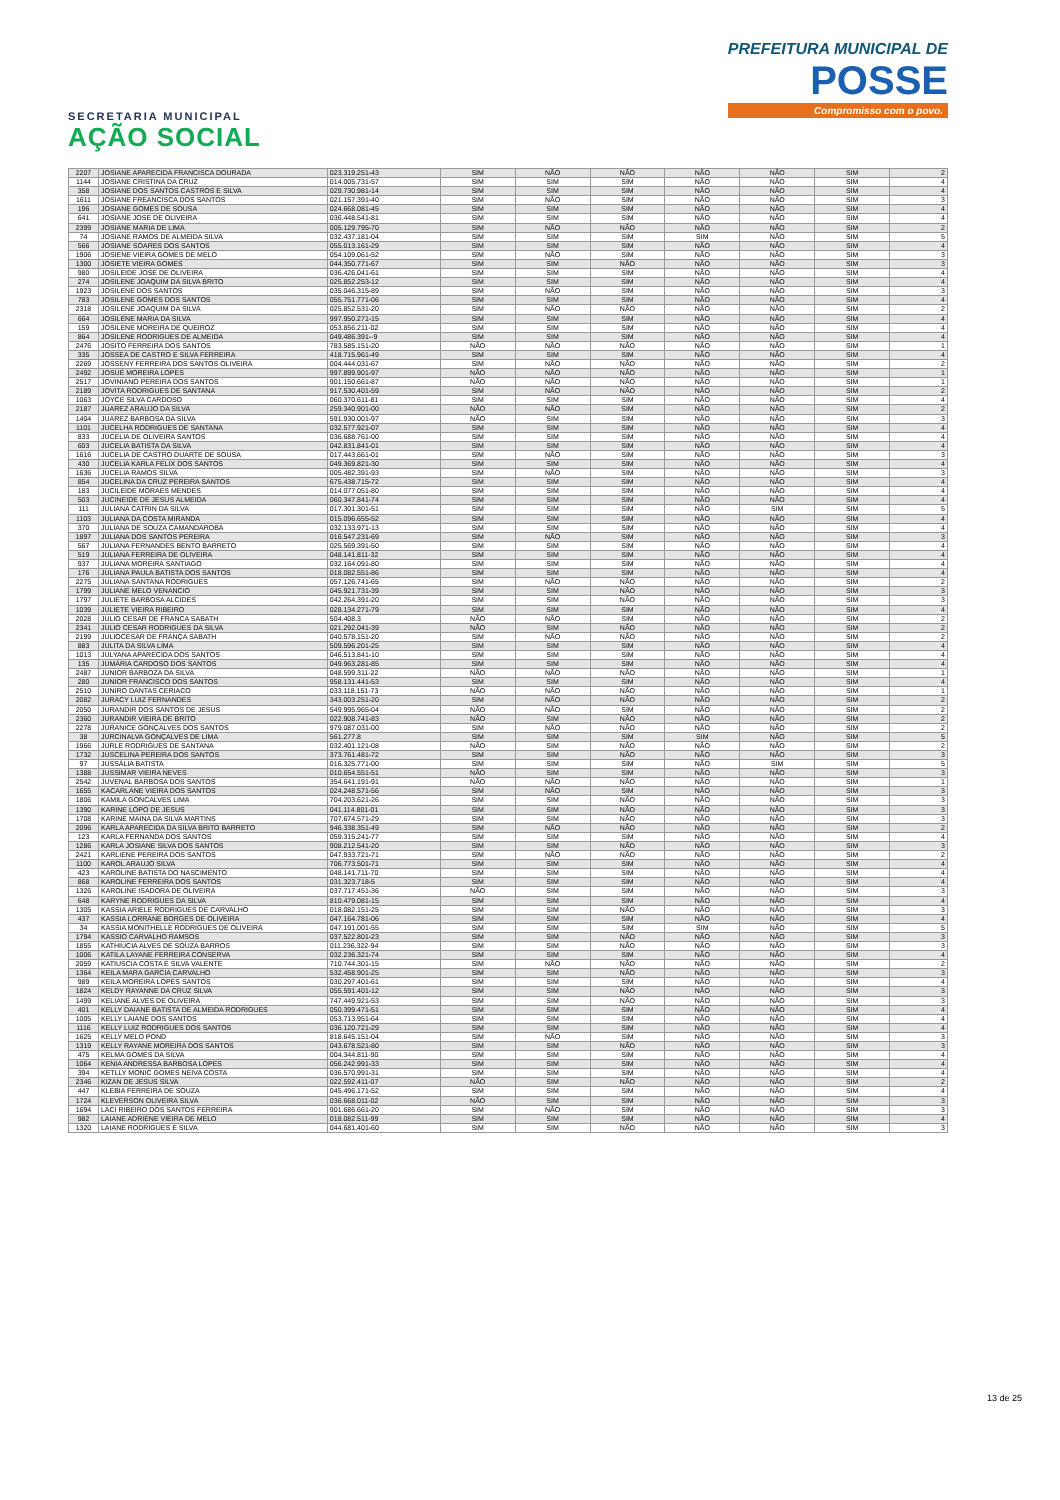SECRETARIA MUNICIPAL
AÇÃO SOCIAL
PREFEITURA MUNICIPAL DE
POSSE
Compromisso com o povo.
| 2207 | JOSIANE APARECIDA FRANCISCA DOURADA | 023.319.251-43 | SIM | NÃO | NÃO | NÃO | NÃO | SIM | 2 |
| 1144 | JOSIANE CRISTINA DA CRUZ | 014.005.731-57 | SIM | SIM | SIM | NÃO | NÃO | SIM | 4 |
| 358 | JOSIANE DOS SANTOS CASTROS E SILVA | 029.730.981-14 | SIM | SIM | SIM | NÃO | NÃO | SIM | 4 |
| 1611 | JOSIANE FREANCISCA DOS SANTOS | 021.157.391-40 | SIM | NÃO | SIM | NÃO | NÃO | SIM | 3 |
| 196 | JOSIANE GOMES DE SOUSA | 024.668.081-45 | SIM | SIM | SIM | NÃO | NÃO | SIM | 4 |
| 641 | JOSIANE JOSE DE OLIVEIRA | 036.448.541-81 | SIM | SIM | SIM | NÃO | NÃO | SIM | 4 |
| 2399 | JOSIANE MARIA DE LIMA | 005.129.795-70 | SIM | NÃO | NÃO | NÃO | NÃO | SIM | 2 |
| 74 | JOSIANE RAMOS DE ALMEIDA SILVA | 032.437.181-04 | SIM | SIM | SIM | SIM | NÃO | SIM | 5 |
| 566 | JOSIANE SOARES DOS SANTOS | 055.013.161-29 | SIM | SIM | SIM | NÃO | NÃO | SIM | 4 |
| 1906 | JOSIENE VIEIRA GOMES DE MELO | 054.109.061-52 | SIM | NÃO | SIM | NÃO | NÃO | SIM | 3 |
| 1300 | JOSIETE VIEIRA GOMES | 044.350.771-67 | SIM | SIM | NÃO | NÃO | NÃO | SIM | 3 |
| 980 | JOSILEIDE JOSE DE OLIVEIRA | 036.426.041-61 | SIM | SIM | SIM | NÃO | NÃO | SIM | 4 |
| 274 | JOSILENE JOAQUIM DA SILVA BRITO | 025.852.253-12 | SIM | SIM | SIM | NÃO | NÃO | SIM | 4 |
| 1923 | JOSILENE DOS SANTOS | 035.046.315-89 | SIM | NÃO | SIM | NÃO | NÃO | SIM | 3 |
| 783 | JOSILENE GOMES DOS SANTOS | 055.751.771-06 | SIM | SIM | SIM | NÃO | NÃO | SIM | 4 |
| 2318 | JOSILENE JOAQUIM DA SILVA | 025.852.531-20 | SIM | NÃO | NÃO | NÃO | NÃO | SIM | 2 |
| 664 | JOSILENE MARIA DA SILVA | 997.950.271-15 | SIM | SIM | SIM | NÃO | NÃO | SIM | 4 |
| 159 | JOSILENE MOREIRA DE QUEIROZ | 053.856.211-02 | SIM | SIM | SIM | NÃO | NÃO | SIM | 4 |
| 864 | JOSILENE RODRIGUES DE ALMEIDA | 049.486.391--9 | SIM | SIM | SIM | NÃO | NÃO | SIM | 4 |
| 2476 | JOSITO FERREIRA DOS SANTOS | 783.585.151-20 | NÃO | NÃO | NÃO | NÃO | NÃO | SIM | 1 |
| 335 | JOSSEA DE CASTRO E SILVA FERREIRA | 418.715.961-49 | SIM | SIM | SIM | NÃO | NÃO | SIM | 4 |
| 2269 | JOSSENY FERREIRA DOS SANTOS OLIVEIRA | 004.444.031-67 | SIM | NÃO | NÃO | NÃO | NÃO | SIM | 2 |
| 2492 | JOSUÉ MOREIRA LOPES | 997.899.901-97 | NÃO | NÃO | NÃO | NÃO | NÃO | SIM | 1 |
| 2517 | JOVINIANO PEREIRA DOS SANTOS | 901.150.661-87 | NÃO | NÃO | NÃO | NÃO | NÃO | SIM | 1 |
| 2189 | JOVITA RODRIGUES DE SANTANA | 917.530.401-59 | SIM | NÃO | NÃO | NÃO | NÃO | SIM | 2 |
| 1063 | JOYCE SILVA CARDOSO | 060.370.611-81 | SIM | SIM | SIM | NÃO | NÃO | SIM | 4 |
| 2187 | JUAREZ ARAUJO DA SILVA | 259.340.901-00 | NÃO | NÃO | SIM | NÃO | NÃO | SIM | 2 |
| 1404 | JUAREZ BARBOSA DA SILVA | 591.930.001-97 | NÃO | SIM | SIM | NÃO | NÃO | SIM | 3 |
| 1101 | JUCELHA RODRIGUES DE SANTANA | 032.577.921-07 | SIM | SIM | SIM | NÃO | NÃO | SIM | 4 |
| 833 | JUCELIA DE OLIVEIRA SANTOS | 036.688.761-00 | SIM | SIM | SIM | NÃO | NÃO | SIM | 4 |
| 603 | JUCELIA BATISTA DA SILVA | 042.831.841-01 | SIM | SIM | SIM | NÃO | NÃO | SIM | 4 |
| 1616 | JUCELIA DE CASTRO DUARTE DE SOUSA | 017.443.661-01 | SIM | NÃO | SIM | NÃO | NÃO | SIM | 3 |
| 430 | JUCELIA KARLA FELIX DOS SANTOS | 049.369.821-30 | SIM | SIM | SIM | NÃO | NÃO | SIM | 4 |
| 1636 | JUCELIA RAMOS SILVA | 005.482.391-93 | SIM | NÃO | SIM | NÃO | NÃO | SIM | 3 |
| 854 | JUCELINA DA CRUZ PEREIRA SANTOS | 675.438.715-72 | SIM | SIM | SIM | NÃO | NÃO | SIM | 4 |
| 183 | JUCILEIDE MORAES MENDES | 014.077.051-80 | SIM | SIM | SIM | NÃO | NÃO | SIM | 4 |
| 503 | JUCINEIDE DE JESUS ALMEIDA | 060.347.841-74 | SIM | SIM | SIM | NÃO | NÃO | SIM | 4 |
| 111 | JULIANA CATRIN DA SILVA | 017.301.301-51 | SIM | SIM | SIM | NÃO | SIM | SIM | 5 |
| 1103 | JULIANA DA COSTA MIRANDA | 015.096.655-52 | SIM | SIM | SIM | NÃO | NÃO | SIM | 4 |
| 370 | JULIANA DE SOUZA CAMANDAROBA | 032.133.971-13 | SIM | SIM | SIM | NÃO | NÃO | SIM | 4 |
| 1897 | JULIANA DOS SANTOS PEREIRA | 016.547.231-69 | SIM | NÃO | SIM | NÃO | NÃO | SIM | 3 |
| 567 | JULIANA FERNANDES BENTO BARRETO | 025.569.391-50 | SIM | SIM | SIM | NÃO | NÃO | SIM | 4 |
| 519 | JULIANA FERREIRA DE OLIVEIRA | 048.141.811-32 | SIM | SIM | SIM | NÃO | NÃO | SIM | 4 |
| 937 | JULIANA MOREIRA SANTIAGO | 032.164.091-80 | SIM | SIM | SIM | NÃO | NÃO | SIM | 4 |
| 176 | JULIANA PAULA BATISTA DOS SANTOS | 018.082.551-86 | SIM | SIM | SIM | NÃO | NÃO | SIM | 4 |
| 2275 | JULIANA SANTANA RODRIGUES | 057.126.741-65 | SIM | NÃO | NÃO | NÃO | NÃO | SIM | 2 |
| 1799 | JULIANE MELO VENANCIO | 045.921.731-39 | SIM | SIM | NÃO | NÃO | NÃO | SIM | 3 |
| 1797 | JULIETE BARBOSA ALCIDES | 042.264.391-20 | SIM | SIM | NÃO | NÃO | NÃO | SIM | 3 |
| 1039 | JULIETE VIEIRA RIBEIRO | 028.134.271-79 | SIM | SIM | SIM | NÃO | NÃO | SIM | 4 |
| 2028 | JULIO CESAR DE FRANCA SABATH | 504.408.3 | NÃO | NÃO | SIM | NÃO | NÃO | SIM | 2 |
| 2341 | JULIO CESAR RODRIGUES DA SILVA | 021.292.041-39 | NÃO | SIM | NÃO | NÃO | NÃO | SIM | 2 |
| 2199 | JULIOCESAR DE FRANÇA SABATH | 040.578.151-20 | SIM | NÃO | NÃO | NÃO | NÃO | SIM | 2 |
| 883 | JULITA DA SILVA LIMA | 509.596.201-25 | SIM | SIM | SIM | NÃO | NÃO | SIM | 4 |
| 1013 | JULYANA APARECIDA DOS SANTOS | 046.513.841-10 | SIM | SIM | SIM | NÃO | NÃO | SIM | 4 |
| 135 | JUMÁRIA CARDOSO DOS SANTOS | 049.963.281-85 | SIM | SIM | SIM | NÃO | NÃO | SIM | 4 |
| 2487 | JUNIOR BARBOZA DA SILVA | 048.599.311-22 | NÃO | NÃO | NÃO | NÃO | NÃO | SIM | 1 |
| 280 | JUNIOR FRANCISCO DOS SANTOS | 958.131.441-53 | SIM | SIM | SIM | NÃO | NÃO | SIM | 4 |
| 2510 | JUNIRO DANTAS CERIACO | 033.118.151-73 | NÃO | NÃO | NÃO | NÃO | NÃO | SIM | 1 |
| 2082 | JURACY LUIZ FERNANDES | 343.003.251-20 | SIM | NÃO | NÃO | NÃO | NÃO | SIM | 2 |
| 2050 | JURANDIR DOS SANTOS DE JESUS | 549.995.965-04 | NÃO | NÃO | SIM | NÃO | NÃO | SIM | 2 |
| 2360 | JURANDIR VIEIRA DE BRITO | 022.908.741-83 | NÃO | SIM | NÃO | NÃO | NÃO | SIM | 2 |
| 2278 | JURANICE GONÇALVES DOS SANTOS | 979.087.031-00 | SIM | NÃO | NÃO | NÃO | NÃO | SIM | 2 |
| 38 | JURCINALVA GONÇALVES DE LIMA | 561.277.8 | SIM | SIM | SIM | SIM | NÃO | SIM | 5 |
| 1966 | JURLE RODRIGUES DE SANTANA | 032.401.121-08 | NÃO | SIM | NÃO | NÃO | NÃO | SIM | 2 |
| 1732 | JUSCELINA PEREIRA DOS SANTOS | 373.761.481-72 | SIM | SIM | NÃO | NÃO | NÃO | SIM | 3 |
| 97 | JUSSÁLIA BATISTA | 016.325.771-00 | SIM | SIM | SIM | NÃO | SIM | SIM | 5 |
| 1388 | JUSSIMAR VIEIRA NEVES | 010.654.551-51 | NÃO | SIM | SIM | NÃO | NÃO | SIM | 3 |
| 2542 | JUVENAL BARBOSA DOS SANTOS | 354.641.191-91 | NÃO | NÃO | NÃO | NÃO | NÃO | SIM | 1 |
| 1655 | KACARLANE VIEIRA DOS SANTOS | 024.248.571-56 | SIM | NÃO | SIM | NÃO | NÃO | SIM | 3 |
| 1806 | KAMILA GONCALVES LIMA | 704.203.621-26 | SIM | SIM | NÃO | NÃO | NÃO | SIM | 3 |
| 1390 | KARINE LOPO DE JESUS | 041.114.801-01 | SIM | SIM | NÃO | NÃO | NÃO | SIM | 3 |
| 1708 | KARINE MAINA DA SILVA MARTINS | 707.674.571-29 | SIM | SIM | NÃO | NÃO | NÃO | SIM | 3 |
| 2096 | KARLA APARECIDA DA SILVA BRITO BARRETO | 946.338.351-49 | SIM | NÃO | NÃO | NÃO | NÃO | SIM | 2 |
| 123 | KARLA FERNANDA DOS SANTOS | 059.315.241-77 | SIM | SIM | SIM | NÃO | NÃO | SIM | 4 |
| 1286 | KARLA JOSIANE SILVA DOS SANTOS | 908.212.541-20 | SIM | SIM | NÃO | NÃO | NÃO | SIM | 3 |
| 2421 | KARLIENE PEREIRA DOS SANTOS | 047.933.721-71 | SIM | NÃO | NÃO | NÃO | NÃO | SIM | 2 |
| 1100 | KAROL ARAUJO SILVA | 706.773.501-71 | SIM | SIM | SIM | NÃO | NÃO | SIM | 4 |
| 423 | KAROLINE BATISTA DO NASCIMENTO | 048.141.711-70 | SIM | SIM | SIM | NÃO | NÃO | SIM | 4 |
| 868 | KAROLINE FERREIRA DOS SANTOS | 031.323.718-5 | SIM | SIM | SIM | NÃO | NÃO | SIM | 4 |
| 1326 | KAROLINE ISADORA DE OLIVEIRA | 037.717.451-36 | NÃO | SIM | SIM | NÃO | NÃO | SIM | 3 |
| 648 | KARYNE RODRIGUES DA SILVA | 810.479.081-15 | SIM | SIM | SIM | NÃO | NÃO | SIM | 4 |
| 1305 | KASSIA ARIELE RODRIGUES DE CARVALHO | 018.082.151-25 | SIM | SIM | NÃO | NÃO | NÃO | SIM | 3 |
| 437 | KASSIA LORRANE BORGES DE OLIVEIRA | 047.164.781-06 | SIM | SIM | SIM | NÃO | NÃO | SIM | 4 |
| 34 | KASSIA MONITHELLE RODRIGUES DE OLIVEIRA | 047.191.001-55 | SIM | SIM | SIM | SIM | NÃO | SIM | 5 |
| 1794 | KASSIO CARVALHO RAMSOS | 037.522.801-23 | SIM | SIM | NÃO | NÃO | NÃO | SIM | 3 |
| 1855 | KATHIUCIA ALVES DE SOUZA BARROS | 011.236.322-94 | SIM | SIM | NÃO | NÃO | NÃO | SIM | 3 |
| 1006 | KATILA LAYANE FERREIRA CONSERVA | 032.236.321-74 | SIM | SIM | SIM | NÃO | NÃO | SIM | 4 |
| 2059 | KATIUSCIA COSTA E SILVA VALENTE | 710.744.301-15 | SIM | NÃO | NÃO | NÃO | NÃO | SIM | 2 |
| 1364 | KEILA MARA GARCIA CARVALHO | 532.458.901-25 | SIM | SIM | NÃO | NÃO | NÃO | SIM | 3 |
| 989 | KEILA MOREIRA LOPES SANTOS | 030.297.401-61 | SIM | SIM | SIM | NÃO | NÃO | SIM | 4 |
| 1824 | KELDY RAYANNE DA CRUZ SILVA | 055.591.401-12 | SIM | SIM | NÃO | NÃO | NÃO | SIM | 3 |
| 1499 | KELIANE ALVES DE OLIVEIRA | 747.449.921-53 | SIM | SIM | NÃO | NÃO | NÃO | SIM | 3 |
| 401 | KELLY DAIANE BATISTA DE ALMEIDA RODRIGUES | 050.399.471-51 | SIM | SIM | SIM | NÃO | NÃO | SIM | 4 |
| 1005 | KELLY LAIANE DOS SANTOS | 053.713.951-64 | SIM | SIM | SIM | NÃO | NÃO | SIM | 4 |
| 1116 | KELLY LUIZ RODRIGUES DOS SANTOS | 036.120.721-29 | SIM | SIM | SIM | NÃO | NÃO | SIM | 4 |
| 1625 | KELLY MELO POND | 818.645.151-04 | SIM | NÃO | SIM | NÃO | NÃO | SIM | 3 |
| 1319 | KELLY RAYANE MOREIRA DOS SANTOS | 043.678.521-80 | SIM | SIM | NÃO | NÃO | NÃO | SIM | 3 |
| 475 | KELMA GOMES DA SILVA | 004.344.811-90 | SIM | SIM | SIM | NÃO | NÃO | SIM | 4 |
| 1064 | KENIA ANDRESSA BARBOSA LOPES | 056.242.991-33 | SIM | SIM | SIM | NÃO | NÃO | SIM | 4 |
| 394 | KETLLY MONIC GOMES NEIVA COSTA | 036.570.991-31 | SIM | SIM | SIM | NÃO | NÃO | SIM | 4 |
| 2346 | KIZAN DE JESUS SILVA | 022.592.411-07 | NÃO | SIM | NÃO | NÃO | NÃO | SIM | 2 |
| 447 | KLEBIA FERREIRA DE SOUZA | 045.496.171-52 | SIM | SIM | SIM | NÃO | NÃO | SIM | 4 |
| 1724 | KLEVERSON OLIVEIRA SILVA | 036.668.011-02 | NÃO | SIM | SIM | NÃO | NÃO | SIM | 3 |
| 1694 | LACI RIBEIRO DOS SANTOS FERREIRA | 901.686.661-20 | SIM | NÃO | SIM | NÃO | NÃO | SIM | 3 |
| 982 | LAIANE ADRIENE VIEIRA DE MELO | 018.082.511-99 | SIM | SIM | SIM | NÃO | NÃO | SIM | 4 |
| 1320 | LAIANE RODRIGUES E SILVA | 044.681.401-60 | SIM | SIM | NÃO | NÃO | NÃO | SIM | 3 |
13 de 25